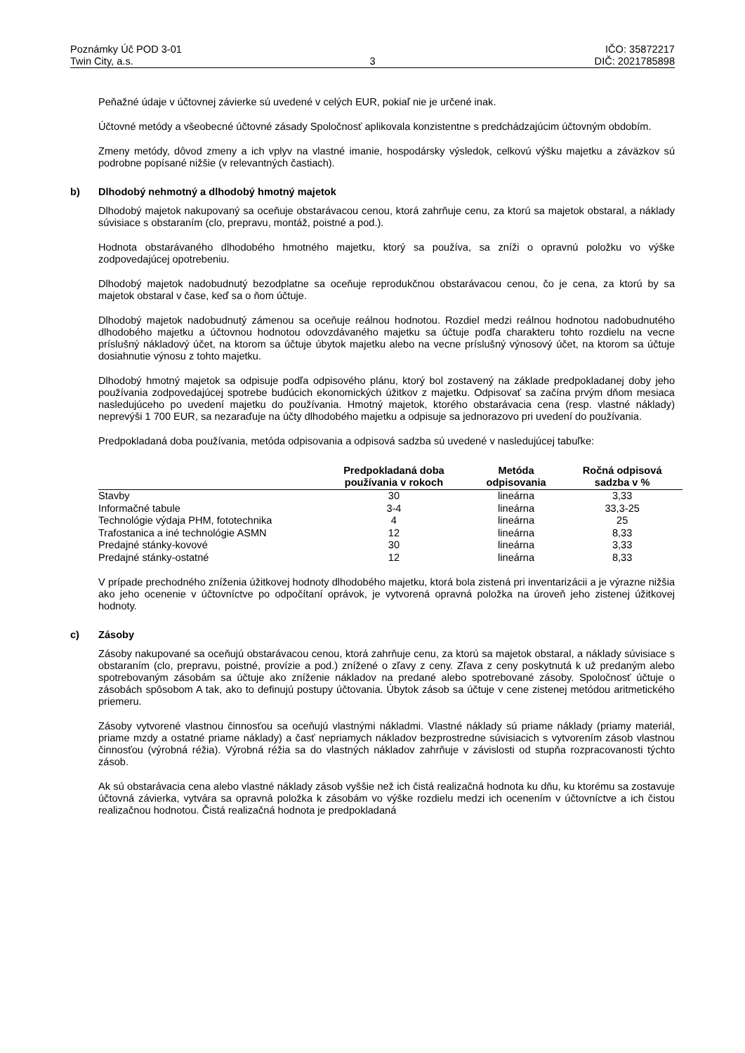Poznámky Úč POD 3-01
Twin City, a.s.
3 IČO: 35872217
DIČ: 2021785898
Peňažné údaje v účtovnej závierke sú uvedené v celých EUR, pokiaľ nie je určené inak.
Účtovné metódy a všeobecné účtovné zásady Spoločnosť aplikovala konzistentne s predchádzajúcim účtovným obdobím.
Zmeny metódy, dôvod zmeny a ich vplyv na vlastné imanie, hospodársky výsledok, celkovú výšku majetku a záväzkov sú podrobne popísané nižšie (v relevantných častiach).
b) Dlhodobý nehmotný a dlhodobý hmotný majetok
Dlhodobý majetok nakupovaný sa oceňuje obstarávacou cenou, ktorá zahrňuje cenu, za ktorú sa majetok obstaral, a náklady súvisiace s obstaraním (clo, prepravu, montáž, poistné a pod.).
Hodnota obstarávaného dlhodobého hmotného majetku, ktorý sa používa, sa zníži o opravnú položku vo výške zodpovedajúcej opotrebeniu.
Dlhodobý majetok nadobudnutý bezodplatne sa oceňuje reprodukčnou obstarávacou cenou, čo je cena, za ktorú by sa majetok obstaral v čase, keď sa o ňom účtuje.
Dlhodobý majetok nadobudnutý zámenou sa oceňuje reálnou hodnotou. Rozdiel medzi reálnou hodnotou nadobudnutého dlhodobého majetku a účtovnou hodnotou odovzdávaného majetku sa účtuje podľa charakteru tohto rozdielu na vecne príslušný nákladový účet, na ktorom sa účtuje úbytok majetku alebo na vecne príslušný výnosový účet, na ktorom sa účtuje dosiahnutie výnosu z tohto majetku.
Dlhodobý hmotný majetok sa odpisuje podľa odpisového plánu, ktorý bol zostavený na základe predpokladanej doby jeho používania zodpovedajúcej spotrebe budúcich ekonomických úžitkov z majetku. Odpisovať sa začína prvým dňom mesiaca nasledujúceho po uvedení majetku do používania. Hmotný majetok, ktorého obstarávacia cena (resp. vlastné náklady) neprevýši 1 700 EUR, sa nezaraďuje na účty dlhodobého majetku a odpisuje sa jednorazovo pri uvedení do používania.
Predpokladaná doba používania, metóda odpisovania a odpisová sadzba sú uvedené v nasledujúcej tabuľke:
| | Predpokladaná doba používania v rokoch | Metóda odpisovania | Ročná odpisová sadzba v % |
| --- | --- | --- | --- |
| Stavby | 30 | lineárna | 3,33 |
| Informačné tabule | 3-4 | lineárna | 33,3-25 |
| Technológie výdaja PHM, fototechnika | 4 | lineárna | 25 |
| Trafostanica a iné technológie ASMN | 12 | lineárna | 8,33 |
| Predajné stánky-kovové | 30 | lineárna | 3,33 |
| Predajné stánky-ostatné | 12 | lineárna | 8,33 |
V prípade prechodného zníženia úžitkovej hodnoty dlhodobého majetku, ktorá bola zistená pri inventarizácii a je výrazne nižšia ako jeho ocenenie v účtovníctve po odpočítaní oprávok, je vytvorená opravná položka na úroveň jeho zistenej úžitkovej hodnoty.
c) Zásoby
Zásoby nakupované sa oceňujú obstarávacou cenou, ktorá zahrňuje cenu, za ktorú sa majetok obstaral, a náklady súvisiace s obstaraním (clo, prepravu, poistné, provízie a pod.) znížené o zľavy z ceny. Zľava z ceny poskytnutá k už predaným alebo spotrebovaným zásobám sa účtuje ako zníženie nákladov na predané alebo spotrebované zásoby. Spoločnosť účtuje o zásobách spôsobom A tak, ako to definujú postupy účtovania. Úbytok zásob sa účtuje v cene zistenej metódou aritmetického priemeru.
Zásoby vytvorené vlastnou činnosťou sa oceňujú vlastnými nákladmi. Vlastné náklady sú priame náklady (priamy materiál, priame mzdy a ostatné priame náklady) a časť nepriamych nákladov bezprostredne súvisiacich s vytvorením zásob vlastnou činnosťou (výrobná réžia). Výrobná réžia sa do vlastných nákladov zahrňuje v závislosti od stupňa rozpracovanosti týchto zásob.
Ak sú obstarávacia cena alebo vlastné náklady zásob vyššie než ich čistá realizačná hodnota ku dňu, ku ktorému sa zostavuje účtovná závierka, vytvára sa opravná položka k zásobám vo výške rozdielu medzi ich ocenením v účtovníctve a ich čistou realizačnou hodnotou. Čistá realizačná hodnota je predpokladaná